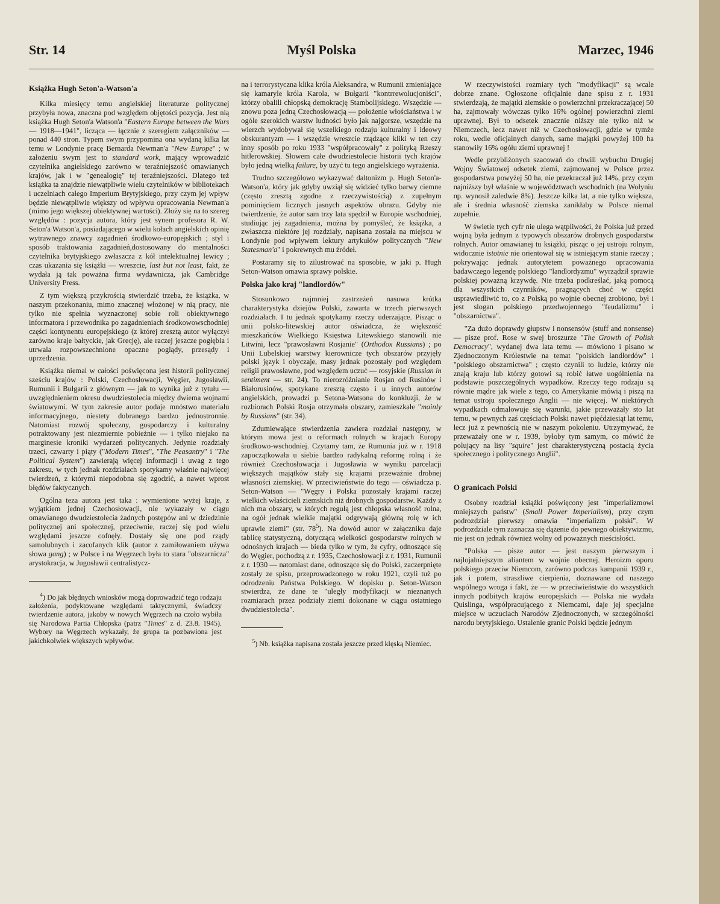Str. 14 Myśl Polska Marzec, 1946
Książka Hugh Seton'a-Watson'a
Kilka miesięcy temu angielskiej literaturze politycznej przybyła nowa, znaczna pod względem objętości pozycja. Jest nią książka Hugh Seton'a Watson'a "Eastern Europe between the Wars — 1918—1941", licząca — łącznie z szeregiem załączników — ponad 440 stron. Typem swym przypomina ona wydaną kilka lat temu w Londynie pracę Bernarda Newman'a "New Europe" ; w założeniu swym jest to standard work, mający wprowadzić czytelnika angielskiego zarówno w teraźniejszość omawianych krajów, jak i w "genealogię" tej teraźniejszości. Dlatego też książka ta znajdzie niewątpliwie wielu czytelników w bibliotekach i uczelniach całego Imperium Brytyjskiego, przy czym jej wpływ będzie niewątpliwie większy od wpływu opracowania Newman'a (mimo jego większej obiektywnej wartości). Złoży się na to szereg względów : pozycja autora, który jest synem profesora R. W. Seton'a Watson'a, posiadającego w wielu kołach angielskich opinię wytrawnego znawcy zagadnień środkowo-europejskich ; styl i sposób traktowania zagadnień,dostosowany do mentalności czytelnika brytyjskiego zwłaszcza z kół intelektualnej lewicy ; czas ukazania się książki — wreszcie, last but not least, fakt, że wydała ją tak poważna firma wydawnicza, jak Cambridge University Press.
Z tym większą przykrością stwierdzić trzeba, że książka, w naszym przekonaniu, mimo znacznej włożonej w nią pracy, nie tylko nie spełnia wyznaczonej sobie roli obiektywnego informatora i przewodnika po zagadnieniach środkowowschodniej części kontynentu europejskiego (z której zresztą autor wyłączył zarówno kraje bałtyckie, jak Grecję), ale raczej jeszcze pogłębia i utrwala rozpowszechnione opaczne poglądy, przesądy i uprzedzenia.
Książka niemal w całości poświęcona jest historii politycznej sześciu krajów : Polski, Czechosłowacji, Węgier, Jugosławii, Rumunii i Bułgarii z głównym — jak to wynika już z tytułu — uwzględnieniem okresu dwudziestolecia między dwiema wojnami światowymi. W tym zakresie autor podaje mnóstwo materiału informacyjnego, niestety dobranego bardzo jednostronnie. Natomiast rozwój społeczny, gospodarczy i kulturalny potraktowany jest niezmiernie pobieżnie — i tylko niejako na marginesie kroniki wydarzeń politycznych. Jedynie rozdziały trzeci, czwarty i piąty ("Modern Times", "The Peasantry" i "The Political System") zawierają więcej informacji i uwag z tego zakresu, w tych jednak rozdziałach spotykamy właśnie najwięcej twierdzeń, z którymi niepodobna się zgodzić, a nawet wprost błędów faktycznych.
Ogólna teza autora jest taka : wymienione wyżej kraje, z wyjątkiem jednej Czechosłowacji, nie wykazały w ciągu omawianego dwudziestolecia żadnych postępów ani w dziedzinie politycznej ani społecznej, przeciwnie, raczej się pod wielu względami jeszcze cofnęły. Dostały się one pod rządy samolubnych i zacofanych klik (autor z zamiłowaniem używa słowa gang) ; w Polsce i na Węgrzech była to stara "obszarnicza" arystokracja, w Jugosławii centralistycz-
<sup>4</sup>) Do jak błędnych wniosków mogą doprowadzić tego rodzaju założenia, podyktowane względami taktycznymi, świadczy twierdzenie autora, jakoby w nowych Węgrzech na czoło wybiła się Narodowa Partia Chłopska (patrz "Times" z d. 23.8. 1945). Wybory na Węgrzech wykazały, że grupa ta pozbawiona jest jakichkolwiek większych wpływów.
na i terrorystyczna klika króla Aleksandra, w Rumunii zmieniające się kamaryle króla Karola, w Bułgarii "kontrrewolucjoniści", którzy obalili chłopską demokrację Stambolijskiego. Wszędzie — znowu poza jedną Czechosłowacją — położenie włościaństwa i w ogóle szerokich warstw ludności było jak najgorsze, wszędzie na wierzch wydobywał się wszelkiego rodzaju kulturalny i ideowy obskurantyzm — i wszędzie wreszcie rządzące kliki w ten czy inny sposób po roku 1933 "współpracowały" z polityką Rzeszy hitlerowskiej. Słowem całe dwudziestolecie historii tych krajów było jedną wielką failure, by użyć tu tego angielskiego wyrażenia.
Trudno szczegółowo wykazywać daltonizm p. Hugh Seton'a-Watson'a, który jak gdyby uwziął się widzieć tylko barwy ciemne (często zresztą zgodne z rzeczywistością) z zupełnym pominięciem licznych jasnych aspektów obrazu. Gdyby nie twierdzenie, że autor sam trzy lata spędził w Europie wschodniej, studiując jej zagadnienia, można by pomyśleć, że książka, a zwłaszcza niektóre jej rozdziały, napisana została na miejscu w Londynie pod wpływem lektury artykułów politycznych "New Statesman'a" i pokrewnych mu źródeł.
Postaramy się to zilustrować na sposobie, w jaki p. Hugh Seton-Watson omawia sprawy polskie.
Polska jako kraj "landlordów"
Stosunkowo najmniej zastrzeżeń nasuwa krótka charakterystyka dziejów Polski, zawarta w trzech pierwszych rozdziałach. I tu jednak spotykamy rzeczy uderzające. Pisząc o unii polsko-litewskiej autor oświadcza, że większość mieszkańców Wielkiego Księstwa Litewskiego stanowili nie Litwini, lecz "prawosławni Rosjanie" (Orthodox Russians) ; po Unii Lubelskiej warstwy kierownicze tych obszarów przyjęły polski język i obyczaje, masy jednak pozostały pod względem religii prawosławne, pod względem uczuć — rosyjskie (Russian in sentiment — str. 24). To nierozróżnianie Rosjan od Rusinów i Białorusinów, spotykane zresztą często i u innych autorów angielskich, prowadzi p. Setona-Watsona do konkluzji, że w rozbiorach Polski Rosja otrzymała obszary, zamieszkałe "mainly by Russians" (str. 34).
Zdumiewające stwierdzenia zawiera rozdział następny, w którym mowa jest o reformach rolnych w krajach Europy środkowo-wschodniej. Czytamy tam, że Rumunia już w r. 1918 zapoczątkowała u siebie bardzo radykalną reformę rolną i że również Czechosłowacja i Jugosławia w wyniku parcelacji większych majątków stały się krajami przeważnie drobnej własności ziemskiej. W przeciwieństwie do tego — oświadcza p. Seton-Watson — "Węgry i Polska pozostały krajami raczej wielkich właścicieli ziemskich niż drobnych gospodarstw. Każdy z nich ma obszary, w których regułą jest chłopska własność rolna, na ogół jednak wielkie majątki odgrywają główną rolę w ich uprawie ziemi" (str. 78<sup>5</sup>). Na dowód autor w załączniku daje tablicę statystyczną, dotyczącą wielkości gospodarstw rolnych w odnośnych krajach — bieda tylko w tym, że cyfry, odnoszące się do Węgier, pochodzą z r. 1935, Czechosłowacji z r. 1931, Rumunii z r. 1930 — natomiast dane, odnoszące się do Polski, zaczerpnięte zostały ze spisu, przeprowadzonego w roku 1921, czyli tuż po odrodzeniu Państwa Polskiego. W dopisku p. Seton-Watson stwierdza, że dane te "uległy modyfikacji w nieznanych rozmiarach przez podziały ziemi dokonane w ciągu ostatniego dwudziestolecia".
<sup>5</sup>) Nb. książka napisana została jeszcze przed klęską Niemiec.
W rzeczywistości rozmiary tych "modyfikacji" są wcale dobrze znane. Ogłoszone oficjalnie dane spisu z r. 1931 stwierdzają, że majątki ziemskie o powierzchni przekraczającej 50 ha, zajmowały wówczas tylko 16% ogólnej powierzchni ziemi uprawnej. Był to odsetek znacznie niższy nie tylko niż w Niemczech, lecz nawet niż w Czechosłowacji, gdzie w tymże roku, wedle oficjalnych danych, same majątki powyżej 100 ha stanowiły 16% ogółu ziemi uprawnej !
Wedle przybliżonych szacowań do chwili wybuchu Drugiej Wojny Światowej odsetek ziemi, zajmowanej w Polsce przez gospodarstwa powyżej 50 ha, nie przekraczał już 14%, przy czym najniższy był właśnie w województwach wschodnich (na Wołyniu np. wynosił zaledwie 8%). Jeszcze kilka lat, a nie tylko większa, ale i średnia własność ziemska zanikłaby w Polsce niemal zupełnie.
W świetle tych cyfr nie ulega wątpliwości, że Polska już przed wojną była jednym z typowych obszarów drobnych gospodarstw rolnych. Autor omawianej tu książki, pisząc o jej ustroju rolnym, widocznie istotnie nie orientował się w istniejącym stanie rzeczy ; pokrywając jednak autorytetem poważnego opracowania badawczego legendę polskiego "landlordyzmu" wyrządził sprawie polskiej poważną krzywdę. Nie trzeba podkreślać, jaką pomocą dla wszystkich czynników, pragnących choć w części usprawiedliwić to, co z Polską po wojnie obecnej zrobiono, był i jest slogan polskiego przedwojennego "feudalizmu" i "obszarnictwa".
"Za dużo doprawdy głupstw i nonsensów (stuff and nonsense) — pisze prof. Rose w swej broszurze "The Growth of Polish Democracy", wydanej dwa lata temu — mówiono i pisano w Zjednoczonym Królestwie na temat "polskich landlordów" i "polskiego obszarnictwa" ; często czynili to ludzie, którzy nie znają kraju lub którzy gotowi są robić łatwe uogólnienia na podstawie poszczególnych wypadków. Rzeczy tego rodzaju są równie mądre jak wiele z tego, co Amerykanie mówią i piszą na temat ustroju społecznego Anglii — nie więcej. W niektórych wypadkach odmalowuje się warunki, jakie przeważały sto lat temu, w pewnych zaś częściach Polski nawet pięćdziesiąt lat temu, lecz już z pewnością nie w naszym pokoleniu. Utrzymywać, że przeważały one w r. 1939, byłoby tym samym, co mówić że polujący na lisy "squire" jest charakterystyczną postacią życia społecznego i politycznego Anglii".
O granicach Polski
Osobny rozdział książki poświęcony jest "imperializmowi mniejszych państw" (Small Power Imperialism), przy czym podrozdział pierwszy omawia "imperializm polski". W podrozdziale tym zaznacza się dążenie do pewnego obiektywizmu, nie jest on jednak również wolny od poważnych nieścisłości.
"Polska — pisze autor — jest naszym pierwszym i najlojalniejszym aliantem w wojnie obecnej. Heroizm oporu polskiego przeciw Niemcom, zarówno podczas kampanii 1939 r., jak i potem, straszliwe cierpienia, doznawane od naszego wspólnego wroga i fakt, że — w przeciwieństwie do wszystkich innych podbitych krajów europejskich — Polska nie wydała Quislinga, współpracującego z Niemcami, daje jej specjalne miejsce w uczuciach Narodów Zjednoczonych, w szczególności narodu brytyjskiego. Ustalenie granic Polski będzie jednym